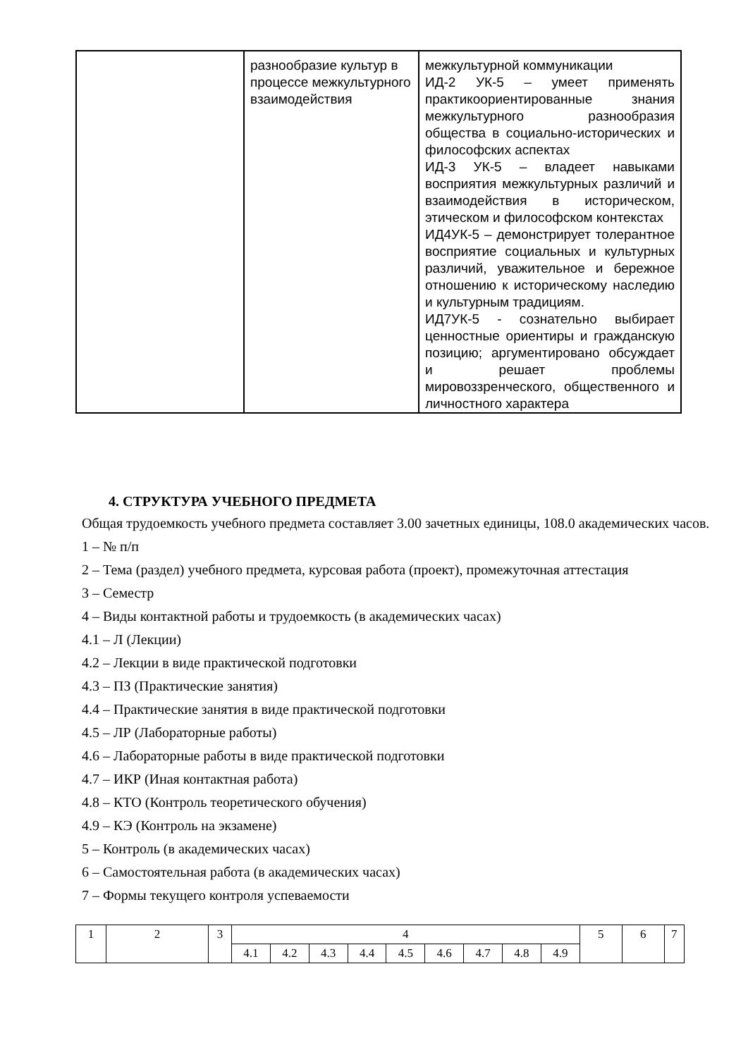| | разнообразие культур в процессе межкультурного взаимодействия | межкультурной коммуникации ИД-2 УК-5 – умеет применять практикоориентированные знания межкультурного разнообразия общества в социально-исторических и философских аспектах ИД-3 УК-5 – владеет навыками восприятия межкультурных различий и взаимодействия в историческом, этическом и философском контекстах ИД4УК-5 – демонстрирует толерантное восприятие социальных и культурных различий, уважительное и бережное отношению к историческому наследию и культурным традициям. ИД7УК-5 - сознательно выбирает ценностные ориентиры и гражданскую позицию; аргументировано обсуждает и решает проблемы мировоззренческого, общественного и личностного характера |
4. СТРУКТУРА УЧЕБНОГО ПРЕДМЕТА
Общая трудоемкость учебного предмета составляет 3.00 зачетных единицы, 108.0 академических часов.
1 – № п/п
2 – Тема (раздел) учебного предмета, курсовая работа (проект), промежуточная аттестация
3 – Семестр
4 – Виды контактной работы и трудоемкость (в академических часах)
4.1 – Л (Лекции)
4.2 – Лекции в виде практической подготовки
4.3 – ПЗ (Практические занятия)
4.4 – Практические занятия в виде практической подготовки
4.5 – ЛР (Лабораторные работы)
4.6 – Лабораторные работы в виде практической подготовки
4.7 – ИКР (Иная контактная работа)
4.8 – КТО (Контроль теоретического обучения)
4.9 – КЭ (Контроль на экзамене)
5 – Контроль (в академических часах)
6 – Самостоятельная работа (в академических часах)
7 – Формы текущего контроля успеваемости
| 1 | 2 | 3 | 4 | | | | | | | | | 5 | 6 | 7 |
| | | | 4.1 | 4.2 | 4.3 | 4.4 | 4.5 | 4.6 | 4.7 | 4.8 | 4.9 | | | |